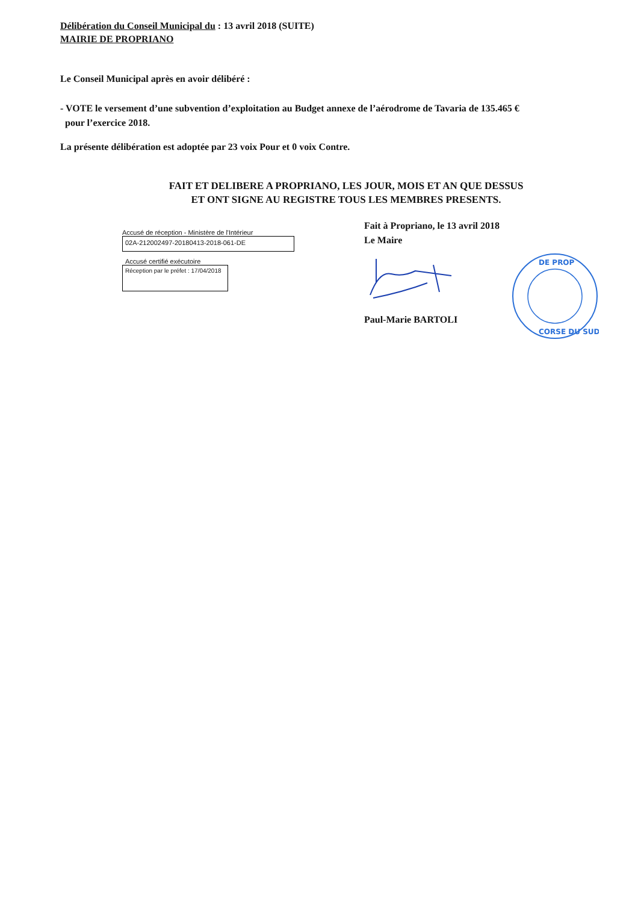Délibération du Conseil Municipal du : 13 avril 2018 (SUITE)
MAIRIE DE PROPRIANO
Le Conseil Municipal après en avoir délibéré :
- VOTE le versement d’une subvention d’exploitation au Budget annexe de l’aérodrome de Tavaria de 135.465 €
pour l’exercice 2018.
La présente délibération est adoptée par 23 voix Pour et 0 voix Contre.
FAIT ET DELIBERE A PROPRIANO, LES JOUR, MOIS ET AN QUE DESSUS
ET ONT SIGNE AU REGISTRE TOUS LES MEMBRES PRESENTS.
Accusé de réception - Ministère de l'Intérieur
02A-212002497-20180413-2018-061-DE
Accusé certifié exécutoire
Réception par le préfet : 17/04/2018
Fait à Propriano, le 13 avril 2018
Le Maire
Paul-Marie BARTOLI
DE PROP
CORSE DU SUD